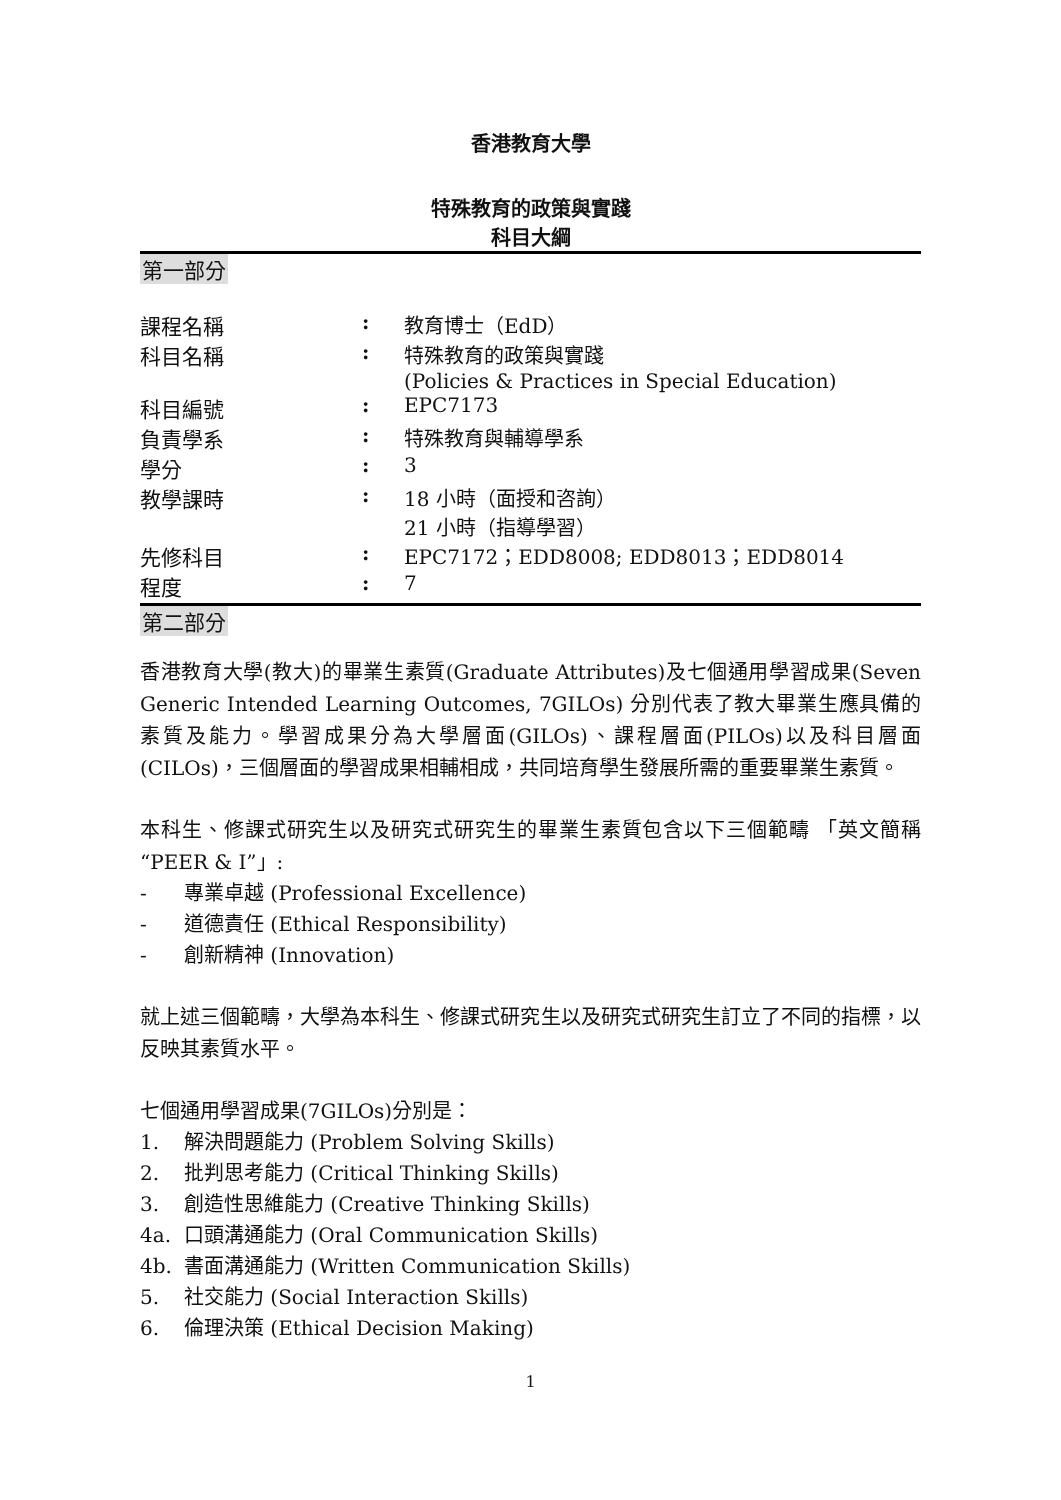香港教育大學
特殊教育的政策與實踐
科目大綱
第一部分
| 課程名稱 | : | 教育博士（EdD） |
| 科目名稱 | : | 特殊教育的政策與實踐 (Policies & Practices in Special Education) |
| 科目編號 | : | EPC7173 |
| 負責學系 | : | 特殊教育與輔導學系 |
| 學分 | : | 3 |
| 教學課時 | : | 18 小時（面授和咨詢） 21 小時（指導學習） |
| 先修科目 | : | EPC7172；EDD8008; EDD8013；EDD8014 |
| 程度 | : | 7 |
第二部分
香港教育大學(教大)的畢業生素質(Graduate Attributes)及七個通用學習成果(Seven Generic Intended Learning Outcomes, 7GILOs) 分別代表了教大畢業生應具備的素質及能力。學習成果分為大學層面(GILOs)、課程層面(PILOs)以及科目層面(CILOs)，三個層面的學習成果相輔相成，共同培育學生發展所需的重要畢業生素質。
本科生、修課式研究生以及研究式研究生的畢業生素質包含以下三個範疇 「英文簡稱 “PEER & I”」:
- 專業卓越 (Professional Excellence)
- 道德責任 (Ethical Responsibility)
- 創新精神 (Innovation)
就上述三個範疇，大學為本科生、修課式研究生以及研究式研究生訂立了不同的指標，以反映其素質水平。
七個通用學習成果(7GILOs)分別是：
1. 解決問題能力 (Problem Solving Skills)
2. 批判思考能力 (Critical Thinking Skills)
3. 創造性思維能力 (Creative Thinking Skills)
4a. 口頭溝通能力 (Oral Communication Skills)
4b. 書面溝通能力 (Written Communication Skills)
5. 社交能力 (Social Interaction Skills)
6. 倫理決策 (Ethical Decision Making)
1